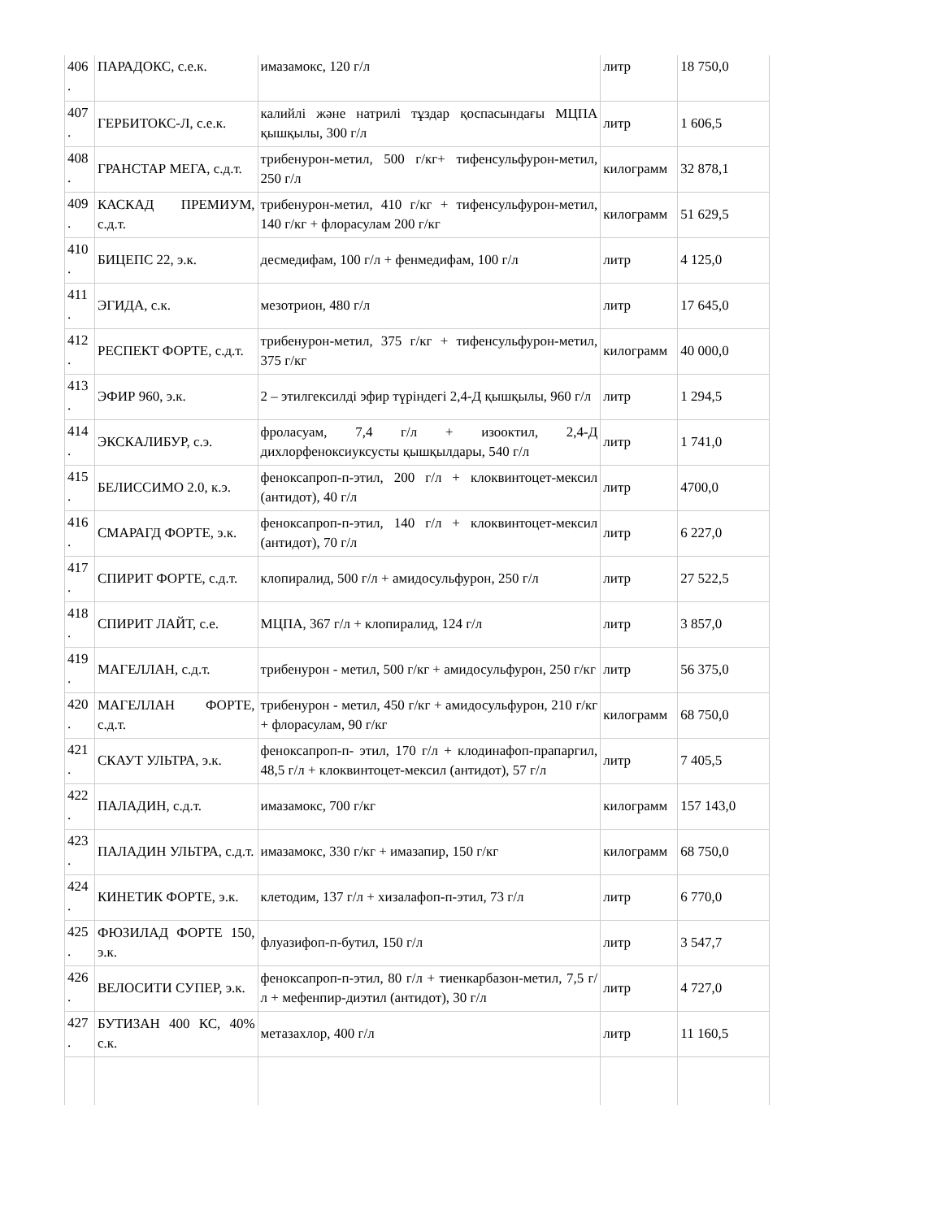| 406 . | ПАРАДОКС, с.е.к. | имазамокс, 120 г/л | литр | 18 750,0 |
| 407 . | ГЕРБИТОКС-Л, с.е.к. | калийлі және натрилі тұздар қоспасындағы МЦПА қышқылы, 300 г/л | литр | 1 606,5 |
| 408 . | ГРАНСТАР МЕГА, с.д.т. | трибенурон-метил, 500 г/кг+ тифенсульфурон-метил, 250 г/л | килограмм | 32 878,1 |
| 409 . | КАСКАД ПРЕМИУМ, с.д.т. | трибенурон-метил, 410 г/кг + тифенсульфурон-метил, 140 г/кг + флорасулам 200 г/кг | килограмм | 51 629,5 |
| 410 . | БИЦЕПС 22, э.к. | десмедифам, 100 г/л + фенмедифам, 100 г/л | литр | 4 125,0 |
| 411 . | ЭГИДА, с.к. | мезотрион, 480 г/л | литр | 17 645,0 |
| 412 . | РЕСПЕКТ ФОРТЕ, с.д.т. | трибенурон-метил, 375 г/кг + тифенсульфурон-метил, 375 г/кг | килограмм | 40 000,0 |
| 413 . | ЭФИР 960, э.к. | 2 – этилгексилді эфир түріндегі 2,4-Д қышқылы, 960 г/л | литр | 1 294,5 |
| 414 . | ЭКСКАЛИБУР, с.э. | фроласуам, 7,4 г/л + изооктил, 2,4-Д дихлорфеноксиуксусты қышқылдары, 540 г/л | литр | 1 741,0 |
| 415 . | БЕЛИССИМО 2.0, к.э. | феноксапроп-п-этил, 200 г/л + клоквинтоцет-мексил (антидот), 40 г/л | литр | 4700,0 |
| 416 . | СМАРАГД ФОРТЕ, э.к. | феноксапроп-п-этил, 140 г/л + клоквинтоцет-мексил (антидот), 70 г/л | литр | 6 227,0 |
| 417 . | СПИРИТ ФОРТЕ, с.д.т. | клопиралид, 500 г/л + амидосульфурон, 250 г/л | литр | 27 522,5 |
| 418 . | СПИРИТ ЛАЙТ, с.е. | МЦПА, 367 г/л + клопиралид, 124 г/л | литр | 3 857,0 |
| 419 . | МАГЕЛЛАН, с.д.т. | трибенурон - метил, 500 г/кг + амидосульфурон, 250 г/кг | литр | 56 375,0 |
| 420 . | МАГЕЛЛАН ФОРТЕ, с.д.т. | трибенурон - метил, 450 г/кг + амидосульфурон, 210 г/кг + флорасулам, 90 г/кг | килограмм | 68 750,0 |
| 421 . | СКАУТ УЛЬТРА, э.к. | феноксапроп-п- этил, 170 г/л + клодинафоп-прапаргил, 48,5 г/л + клоквинтоцет-мексил (антидот), 57 г/л | литр | 7 405,5 |
| 422 . | ПАЛАДИН, с.д.т. | имазамокс, 700 г/кг | килограмм | 157 143,0 |
| 423 . | ПАЛАДИН УЛЬТРА, с.д.т. | имазамокс, 330 г/кг + имазапир, 150 г/кг | килограмм | 68 750,0 |
| 424 . | КИНЕТИК ФОРТЕ, э.к. | клетодим, 137 г/л + хизалафоп-п-этил, 73 г/л | литр | 6 770,0 |
| 425 . | ФЮЗИЛАД ФОРТЕ 150, э.к. | флуазифоп-п-бутил, 150 г/л | литр | 3 547,7 |
| 426 . | ВЕЛОСИТИ СУПЕР, э.к. | феноксапроп-п-этил, 80 г/л + тиенкарбазон-метил, 7,5 г/л + мефенпир-диэтил (антидот), 30 г/л | литр | 4 727,0 |
| 427 . | БУТИЗАН 400 КС, 40% с.к. | метазахлор, 400 г/л | литр | 11 160,5 |